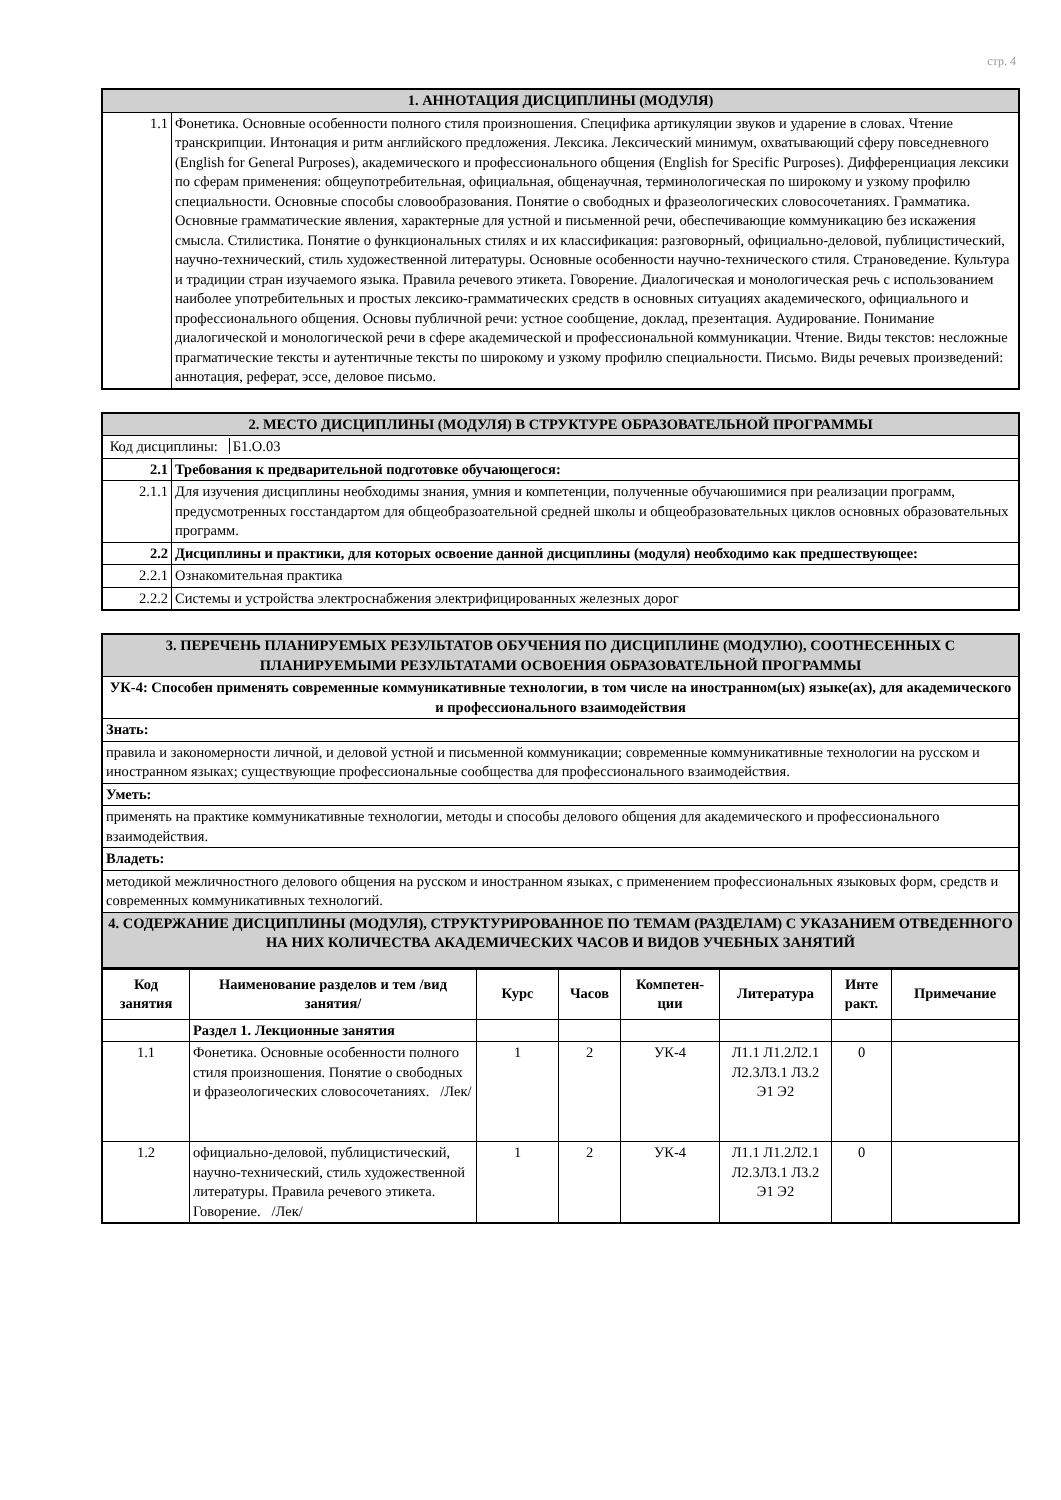стр. 4
| 1. АННОТАЦИЯ ДИСЦИПЛИНЫ (МОДУЛЯ) | |
| 1.1 | Фонетика. Основные особенности полного стиля произношения. Специфика артикуляции звуков и ударение в словах. Чтение транскрипции. Интонация и ритм английского предложения. Лексика. Лексический минимум, охватывающий сферу повседневного (English for General Purposes), академического и профессионального общения (English for Specific Purposes). Дифференциация лексики по сферам применения: общеупотребительная, официальная, общенаучная, терминологическая по широкому и узкому профилю специальности. Основные способы словообразования. Понятие о свободных и фразеологических словосочетаниях. Грамматика. Основные грамматические явления, характерные для устной и письменной речи, обеспечивающие коммуникацию без искажения смысла. Стилистика. Понятие о функциональных стилях и их классификация: разговорный, официально-деловой, публицистический, научно-технический, стиль художественной литературы. Основные особенности научно-технического стиля. Страноведение. Культура и традиции стран изучаемого языка. Правила речевого этикета. Говорение. Диалогическая и монологическая речь с использованием наиболее употребительных и простых лексико-грамматических средств в основных ситуациях академического, официального и профессионального общения. Основы публичной речи: устное сообщение, доклад, презентация. Аудирование. Понимание диалогической и монологической речи в сфере академической и профессиональной коммуникации. Чтение. Виды текстов: несложные прагматические тексты и аутентичные тексты по широкому и узкому профилю специальности. Письмо. Виды речевых произведений: аннотация, реферат, эссе, деловое письмо. |
| 2. МЕСТО ДИСЦИПЛИНЫ (МОДУЛЯ) В СТРУКТУРЕ ОБРАЗОВАТЕЛЬНОЙ ПРОГРАММЫ | |
| Код дисциплины: Б1.О.03 | |
| 2.1 | Требования к предварительной подготовке обучающегося: |
| 2.1.1 | Для изучения дисциплины необходимы знания, умния и компетенции, полученные обучаюшимися при реализации программ, предусмотренных госстандартом для общеобразоательной средней школы и общеобразовательных циклов основных образовательных программ. |
| 2.2 | Дисциплины и практики, для которых освоение данной дисциплины (модуля) необходимо как предшествующее: |
| 2.2.1 | Ознакомительная практика |
| 2.2.2 | Системы и устройства электроснабжения электрифицированных железных дорог |
| 3. ПЕРЕЧЕНЬ ПЛАНИРУЕМЫХ РЕЗУЛЬТАТОВ ОБУЧЕНИЯ ПО ДИСЦИПЛИНЕ (МОДУЛЮ), СООТНЕСЕННЫХ С ПЛАНИРУЕМЫМИ РЕЗУЛЬТАТАМИ ОСВОЕНИЯ ОБРАЗОВАТЕЛЬНОЙ ПРОГРАММЫ |
| УК-4: Способен применять современные коммуникативные технологии, в том числе на иностранном(ых) языке(ах), для академического и профессионального взаимодействия |
| Знать: |
| правила и закономерности личной, и деловой устной и письменной коммуникации; современные коммуникативные технологии на русском и иностранном языках; существующие профессиональные сообщества для профессионального взаимодействия. |
| Уметь: |
| применять на практике коммуникативные технологии, методы и способы делового общения для академического и профессионального взаимодействия. |
| Владеть: |
| методикой межличностного делового общения на русском и иностранном языках, с применением профессиональных языковых форм, средств и современных коммуникативных технологий. |
| 4. СОДЕРЖАНИЕ ДИСЦИПЛИНЫ (МОДУЛЯ), СТРУКТУРИРОВАННОЕ ПО ТЕМАМ (РАЗДЕЛАМ) С УКАЗАНИЕМ ОТВЕДЕННОГО НА НИХ КОЛИЧЕСТВА АКАДЕМИЧЕСКИХ ЧАСОВ И ВИДОВ УЧЕБНЫХ ЗАНЯТИЙ |
| Код занятия | Наименование разделов и тем /вид занятия/ | Курс | Часов | Компетен-ции | Литература | Инте ракт. | Примечание |
| --- | --- | --- | --- | --- | --- | --- | --- |
| | Раздел 1. Лекционные занятия | | | | | | |
| 1.1 | Фонетика. Основные особенности полного стиля произношения. Понятие о свободных и фразеологических словосочетаниях. /Лек/ | 1 | 2 | УК-4 | Л1.1 Л1.2Л2.1 Л2.3Л3.1 Л3.2 Э1 Э2 | 0 | |
| 1.2 | официально-деловой, публицистический, научно-технический, стиль художественной литературы. Правила речевого этикета. Говорение. /Лек/ | 1 | 2 | УК-4 | Л1.1 Л1.2Л2.1 Л2.3Л3.1 Л3.2 Э1 Э2 | 0 | |